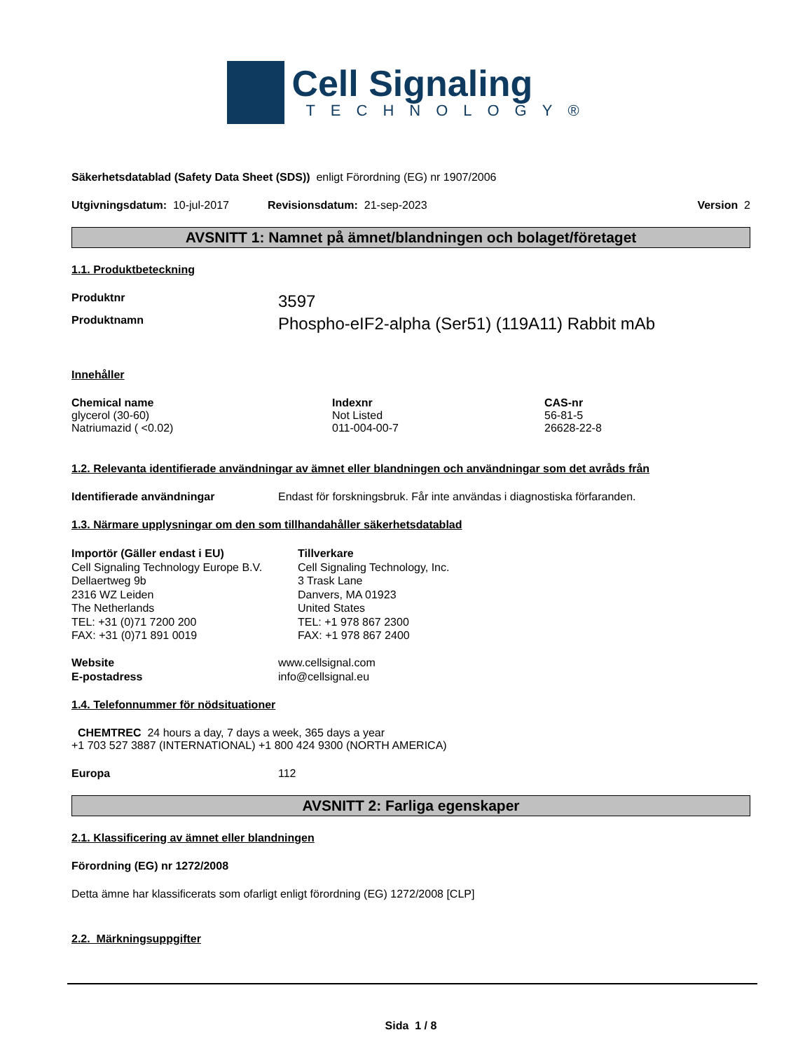Cell Signaling
TECHNOLOGY®
Säkerhetsdatablad (Safety Data Sheet (SDS)) enligt Förordning (EG) nr 1907/2006
Utgivningsdatum: 10-jul-2017 Revisionsdatum: 21-sep-2023 Version 2
AVSNITT 1: Namnet på ämnet/blandningen och bolaget/företaget
1.1. Produktbeteckning
Produktnr 3597
Produktnamn Phospho-eIF2-alpha (Ser51) (119A11) Rabbit mAb
Innehåller
| Chemical name | Indexnr | CAS-nr |
| --- | --- | --- |
| glycerol (30-60) | Not Listed | 56-81-5 |
| Natriumazid ( <0.02) | 011-004-00-7 | 26628-22-8 |
1.2. Relevanta identifierade användningar av ämnet eller blandningen och användningar som det avråds från
Identifierade användningar Endast för forskningsbruk. Får inte användas i diagnostiska förfaranden.
1.3. Närmare upplysningar om den som tillhandahåller säkerhetsdatablad
Importör (Gäller endast i EU)
Cell Signaling Technology Europe B.V.
Dellaertweg 9b
2316 WZ Leiden
The Netherlands
TEL: +31 (0)71 7200 200
FAX: +31 (0)71 891 0019
Tillverkare
Cell Signaling Technology, Inc.
3 Trask Lane
Danvers, MA 01923
United States
TEL: +1 978 867 2300
FAX: +1 978 867 2400
Website www.cellsignal.com
E-postadress info@cellsignal.eu
1.4. Telefonnummer för nödsituationer
CHEMTREC 24 hours a day, 7 days a week, 365 days a year
+1 703 527 3887 (INTERNATIONAL) +1 800 424 9300 (NORTH AMERICA)
Europa 112
AVSNITT 2: Farliga egenskaper
2.1. Klassificering av ämnet eller blandningen
Förordning (EG) nr 1272/2008
Detta ämne har klassificerats som ofarligt enligt förordning (EG) 1272/2008 [CLP]
2.2. Märkningsuppgifter
Sida 1 / 8